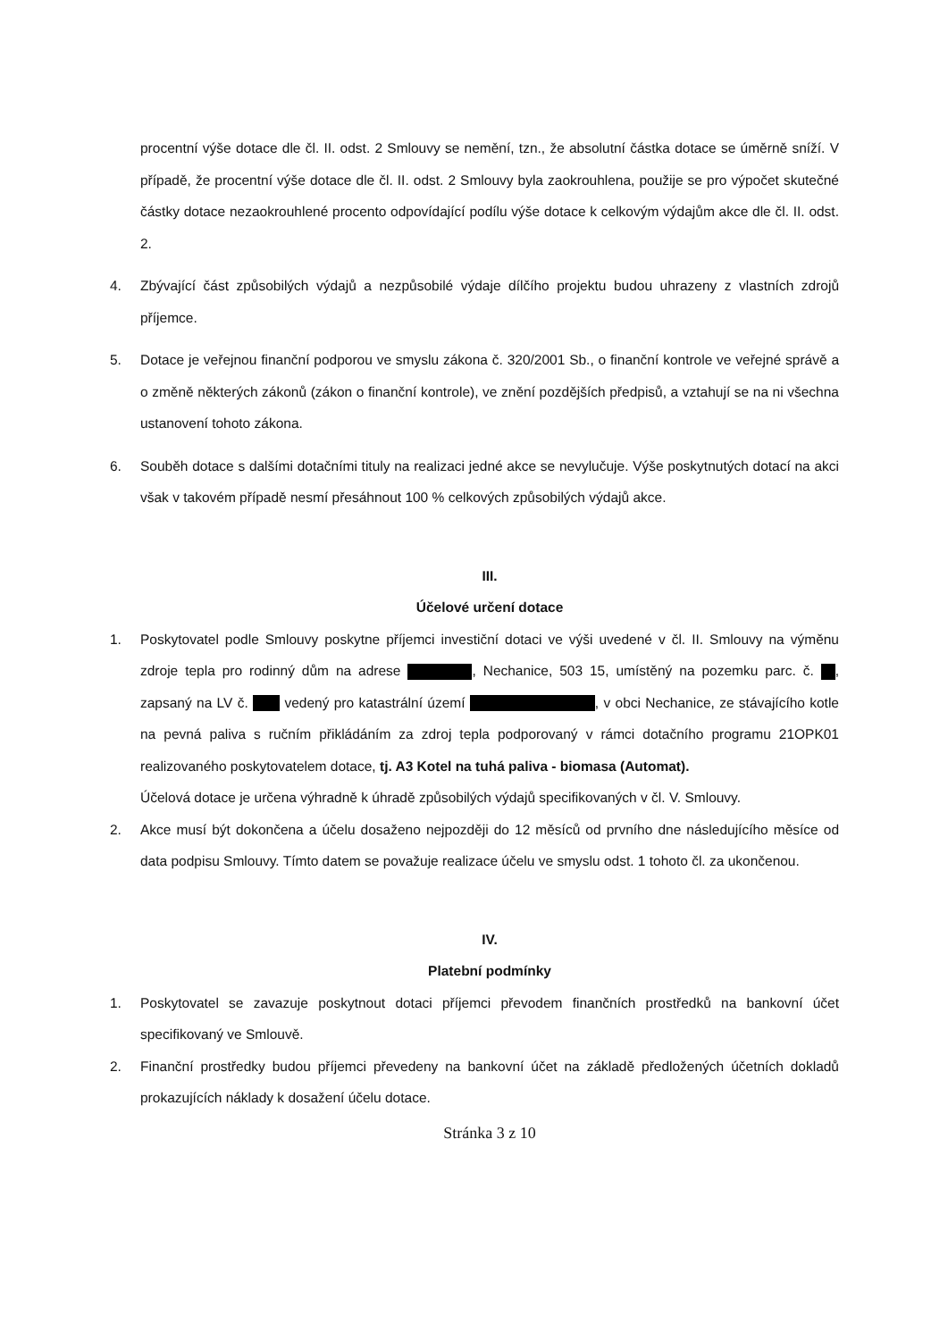procentní výše dotace dle čl. II. odst. 2 Smlouvy se nemění, tzn., že absolutní částka dotace se úměrně sníží. V případě, že procentní výše dotace dle čl. II. odst. 2 Smlouvy byla zaokrouhlena, použije se pro výpočet skutečné částky dotace nezaokrouhlené procento odpovídající podílu výše dotace k celkovým výdajům akce dle čl. II. odst. 2.
4. Zbývající část způsobilých výdajů a nezpůsobilé výdaje dílčího projektu budou uhrazeny z vlastních zdrojů příjemce.
5. Dotace je veřejnou finanční podporou ve smyslu zákona č. 320/2001 Sb., o finanční kontrole ve veřejné správě a o změně některých zákonů (zákon o finanční kontrole), ve znění pozdějších předpisů, a vztahují se na ni všechna ustanovení tohoto zákona.
6. Souběh dotace s dalšími dotačními tituly na realizaci jedné akce se nevylučuje. Výše poskytnutých dotací na akci však v takovém případě nesmí přesáhnout 100 % celkových způsobilých výdajů akce.
III.
Účelové určení dotace
1. Poskytovatel podle Smlouvy poskytne příjemci investiční dotaci ve výši uvedené v čl. II. Smlouvy na výměnu zdroje tepla pro rodinný dům na adrese , Nechanice, 503 15, umístěný na pozemku parc. č. , zapsaný na LV č. vedený pro katastrální území , v obci Nechanice, ze stávajícího kotle na pevná paliva s ručním přikládáním za zdroj tepla podporovaný v rámci dotačního programu 21OPK01 realizovaného poskytovatelem dotace, tj. A3 Kotel na tuhá paliva - biomasa (Automat).
Účelová dotace je určena výhradně k úhradě způsobilých výdajů specifikovaných v čl. V. Smlouvy.
2. Akce musí být dokončena a účelu dosaženo nejpozději do 12 měsíců od prvního dne následujícího měsíce od data podpisu Smlouvy. Tímto datem se považuje realizace účelu ve smyslu odst. 1 tohoto čl. za ukončenou.
IV.
Platební podmínky
1. Poskytovatel se zavazuje poskytnout dotaci příjemci převodem finančních prostředků na bankovní účet specifikovaný ve Smlouvě.
2. Finanční prostředky budou příjemci převedeny na bankovní účet na základě předložených účetních dokladů prokazujících náklady k dosažení účelu dotace.
Stránka 3 z 10